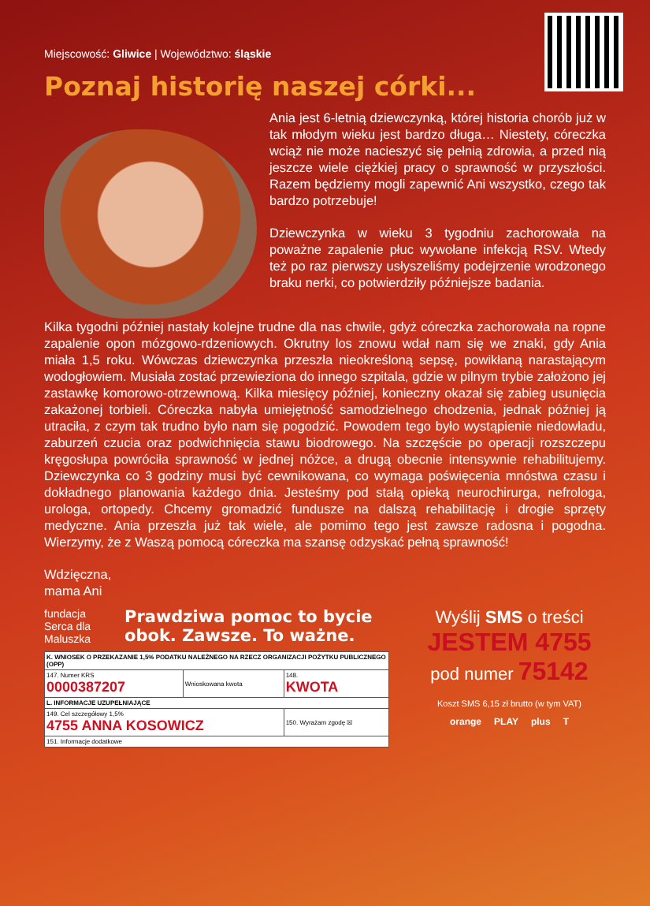Miejscowość: Gliwice | Województwo: śląskie
Poznaj historię naszej córki...
Ania jest 6-letnią dziewczynką, której historia chorób już w tak młodym wieku jest bardzo długa… Niestety, córeczka wciąż nie może nacieszyć się pełnią zdrowia, a przed nią jeszcze wiele ciężkiej pracy o sprawność w przyszłości. Razem będziemy mogli zapewnić Ani wszystko, czego tak bardzo potrzebuje!
Dziewczynka w wieku 3 tygodniu zachorowała na poważne zapalenie płuc wywołane infekcją RSV. Wtedy też po raz pierwszy usłyszeliśmy podejrzenie wrodzonego braku nerki, co potwierdziły późniejsze badania.
Kilka tygodni później nastały kolejne trudne dla nas chwile, gdyż córeczka zachorowała na ropne zapalenie opon mózgowo-rdzeniowych. Okrutny los znowu wdał nam się we znaki, gdy Ania miała 1,5 roku. Wówczas dziewczynka przeszła nieokreśloną sepsę, powikłaną narastającym wodogłowiem. Musiała zostać przewieziona do innego szpitala, gdzie w pilnym trybie założono jej zastawkę komorowo-otrzewnową. Kilka miesięcy później, konieczny okazał się zabieg usunięcia zakażonej torbieli. Córeczka nabyła umiejętność samodzielnego chodzenia, jednak później ją utraciła, z czym tak trudno było nam się pogodzić. Powodem tego było wystąpienie niedowładu, zaburzeń czucia oraz podwichnięcia stawu biodrowego. Na szczęście po operacji rozszczepu kręgosłupa powróciła sprawność w jednej nóżce, a drugą obecnie intensywnie rehabilitujemy. Dziewczynka co 3 godziny musi być cewnikowana, co wymaga poświęcenia mnóstwa czasu i dokładnego planowania każdego dnia. Jesteśmy pod stałą opieką neurochirurga, nefrologa, urologa, ortopedy. Chcemy gromadzić fundusze na dalszą rehabilitację i drogie sprzęty medyczne. Ania przeszła już tak wiele, ale pomimo tego jest zawsze radosna i pogodna. Wierzymy, że z Waszą pomocą córeczka ma szansę odzyskać pełną sprawność!
Wdzięczna,
mama Ani
fundacja Serca dla Maluszka
Prawdziwa pomoc to bycie
obok. Zawsze. To ważne.
| K. WNIOSEK O PRZEKAZANIE 1,5% PODATKU NALEŻNEGO NA RZECZ ORGANIZACJI POŻYTKU PUBLICZNEGO (OPP) | | |
| 147. Numer KRS 0000387207 | Wnioskowana kwota | 148. KWOTA |
| L. INFORMACJE UZUPEŁNIAJĄCE | | |
| 149. Cel szczegółowy 1,5% 4755 ANNA KOSOWICZ | | 150. Wyrażam zgodę ☒ |
| 151. Informacje dodatkowe | | |
Wyślij SMS o treści
JESTEM 4755
pod numer 75142
Koszt SMS 6,15 zł brutto (w tym VAT)
orange PLAY plus T